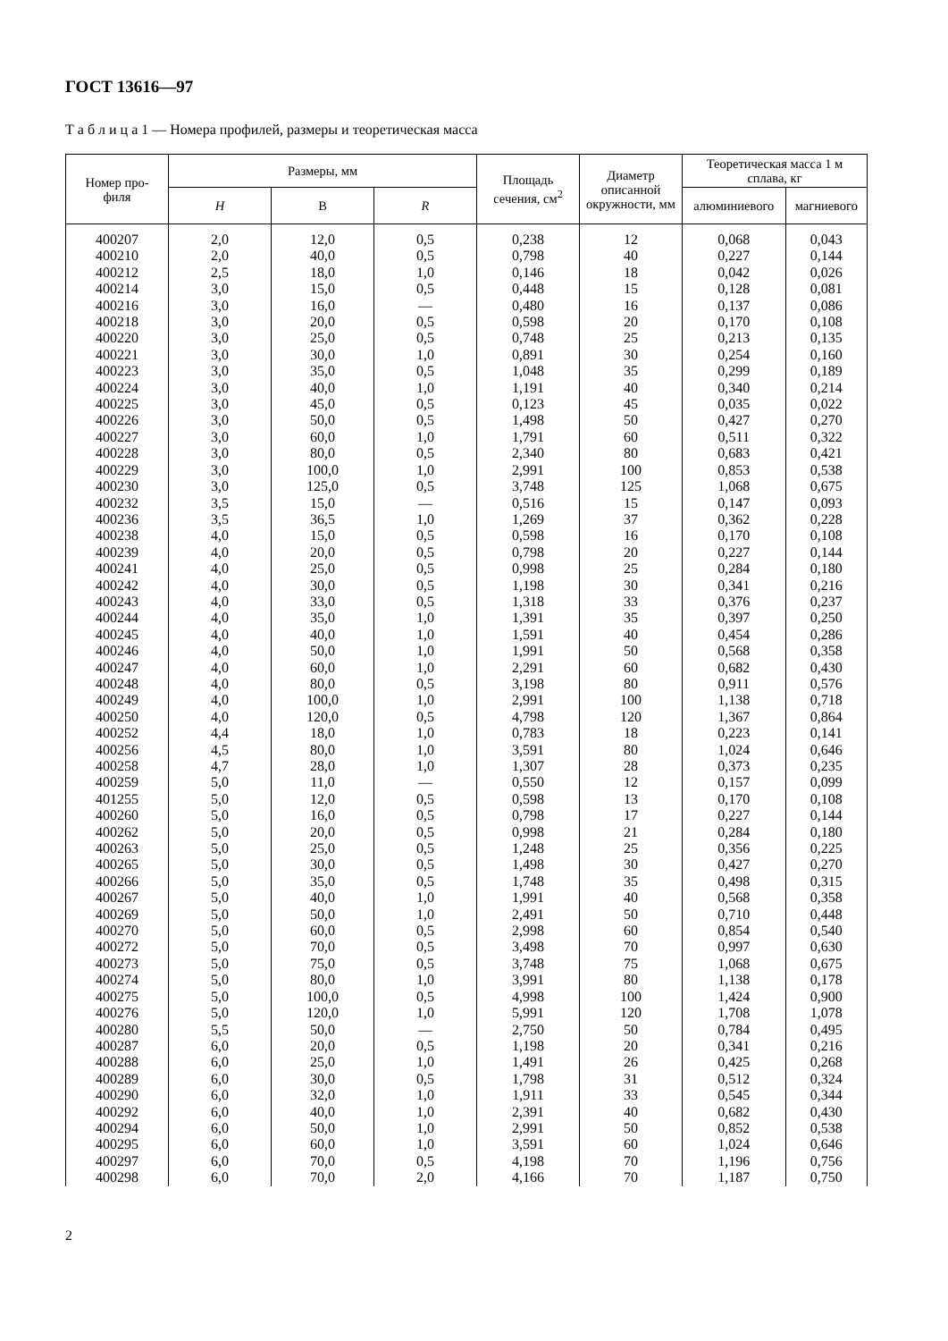ГОСТ 13616—97
Т а б л и ц а 1 — Номера профилей, размеры и теоретическая масса
| Номер про- филя | Размеры, мм | | | Площадь сечения, см<sup>2</sup> | Диаметр описанной окружности, мм | Теоретическая масса 1 м сплава, кг | |
| --- | --- | --- | --- | --- | --- | --- | --- |
| | H | B | R | | | алюминиевого | магниевого |
| 400207 | 2,0 | 12,0 | 0,5 | 0,238 | 12 | 0,068 | 0,043 |
| 400210 | 2,0 | 40,0 | 0,5 | 0,798 | 40 | 0,227 | 0,144 |
| 400212 | 2,5 | 18,0 | 1,0 | 0,146 | 18 | 0,042 | 0,026 |
| 400214 | 3,0 | 15,0 | 0,5 | 0,448 | 15 | 0,128 | 0,081 |
| 400216 | 3,0 | 16,0 | — | 0,480 | 16 | 0,137 | 0,086 |
| 400218 | 3,0 | 20,0 | 0,5 | 0,598 | 20 | 0,170 | 0,108 |
| 400220 | 3,0 | 25,0 | 0,5 | 0,748 | 25 | 0,213 | 0,135 |
| 400221 | 3,0 | 30,0 | 1,0 | 0,891 | 30 | 0,254 | 0,160 |
| 400223 | 3,0 | 35,0 | 0,5 | 1,048 | 35 | 0,299 | 0,189 |
| 400224 | 3,0 | 40,0 | 1,0 | 1,191 | 40 | 0,340 | 0,214 |
| 400225 | 3,0 | 45,0 | 0,5 | 0,123 | 45 | 0,035 | 0,022 |
| 400226 | 3,0 | 50,0 | 0,5 | 1,498 | 50 | 0,427 | 0,270 |
| 400227 | 3,0 | 60,0 | 1,0 | 1,791 | 60 | 0,511 | 0,322 |
| 400228 | 3,0 | 80,0 | 0,5 | 2,340 | 80 | 0,683 | 0,421 |
| 400229 | 3,0 | 100,0 | 1,0 | 2,991 | 100 | 0,853 | 0,538 |
| 400230 | 3,0 | 125,0 | 0,5 | 3,748 | 125 | 1,068 | 0,675 |
| 400232 | 3,5 | 15,0 | — | 0,516 | 15 | 0,147 | 0,093 |
| 400236 | 3,5 | 36,5 | 1,0 | 1,269 | 37 | 0,362 | 0,228 |
| 400238 | 4,0 | 15,0 | 0,5 | 0,598 | 16 | 0,170 | 0,108 |
| 400239 | 4,0 | 20,0 | 0,5 | 0,798 | 20 | 0,227 | 0,144 |
| 400241 | 4,0 | 25,0 | 0,5 | 0,998 | 25 | 0,284 | 0,180 |
| 400242 | 4,0 | 30,0 | 0,5 | 1,198 | 30 | 0,341 | 0,216 |
| 400243 | 4,0 | 33,0 | 0,5 | 1,318 | 33 | 0,376 | 0,237 |
| 400244 | 4,0 | 35,0 | 1,0 | 1,391 | 35 | 0,397 | 0,250 |
| 400245 | 4,0 | 40,0 | 1,0 | 1,591 | 40 | 0,454 | 0,286 |
| 400246 | 4,0 | 50,0 | 1,0 | 1,991 | 50 | 0,568 | 0,358 |
| 400247 | 4,0 | 60,0 | 1,0 | 2,291 | 60 | 0,682 | 0,430 |
| 400248 | 4,0 | 80,0 | 0,5 | 3,198 | 80 | 0,911 | 0,576 |
| 400249 | 4,0 | 100,0 | 1,0 | 2,991 | 100 | 1,138 | 0,718 |
| 400250 | 4,0 | 120,0 | 0,5 | 4,798 | 120 | 1,367 | 0,864 |
| 400252 | 4,4 | 18,0 | 1,0 | 0,783 | 18 | 0,223 | 0,141 |
| 400256 | 4,5 | 80,0 | 1,0 | 3,591 | 80 | 1,024 | 0,646 |
| 400258 | 4,7 | 28,0 | 1,0 | 1,307 | 28 | 0,373 | 0,235 |
| 400259 | 5,0 | 11,0 | — | 0,550 | 12 | 0,157 | 0,099 |
| 401255 | 5,0 | 12,0 | 0,5 | 0,598 | 13 | 0,170 | 0,108 |
| 400260 | 5,0 | 16,0 | 0,5 | 0,798 | 17 | 0,227 | 0,144 |
| 400262 | 5,0 | 20,0 | 0,5 | 0,998 | 21 | 0,284 | 0,180 |
| 400263 | 5,0 | 25,0 | 0,5 | 1,248 | 25 | 0,356 | 0,225 |
| 400265 | 5,0 | 30,0 | 0,5 | 1,498 | 30 | 0,427 | 0,270 |
| 400266 | 5,0 | 35,0 | 0,5 | 1,748 | 35 | 0,498 | 0,315 |
| 400267 | 5,0 | 40,0 | 1,0 | 1,991 | 40 | 0,568 | 0,358 |
| 400269 | 5,0 | 50,0 | 1,0 | 2,491 | 50 | 0,710 | 0,448 |
| 400270 | 5,0 | 60,0 | 0,5 | 2,998 | 60 | 0,854 | 0,540 |
| 400272 | 5,0 | 70,0 | 0,5 | 3,498 | 70 | 0,997 | 0,630 |
| 400273 | 5,0 | 75,0 | 0,5 | 3,748 | 75 | 1,068 | 0,675 |
| 400274 | 5,0 | 80,0 | 1,0 | 3,991 | 80 | 1,138 | 0,178 |
| 400275 | 5,0 | 100,0 | 0,5 | 4,998 | 100 | 1,424 | 0,900 |
| 400276 | 5,0 | 120,0 | 1,0 | 5,991 | 120 | 1,708 | 1,078 |
| 400280 | 5,5 | 50,0 | — | 2,750 | 50 | 0,784 | 0,495 |
| 400287 | 6,0 | 20,0 | 0,5 | 1,198 | 20 | 0,341 | 0,216 |
| 400288 | 6,0 | 25,0 | 1,0 | 1,491 | 26 | 0,425 | 0,268 |
| 400289 | 6,0 | 30,0 | 0,5 | 1,798 | 31 | 0,512 | 0,324 |
| 400290 | 6,0 | 32,0 | 1,0 | 1,911 | 33 | 0,545 | 0,344 |
| 400292 | 6,0 | 40,0 | 1,0 | 2,391 | 40 | 0,682 | 0,430 |
| 400294 | 6,0 | 50,0 | 1,0 | 2,991 | 50 | 0,852 | 0,538 |
| 400295 | 6,0 | 60,0 | 1,0 | 3,591 | 60 | 1,024 | 0,646 |
| 400297 | 6,0 | 70,0 | 0,5 | 4,198 | 70 | 1,196 | 0,756 |
| 400298 | 6,0 | 70,0 | 2,0 | 4,166 | 70 | 1,187 | 0,750 |
2